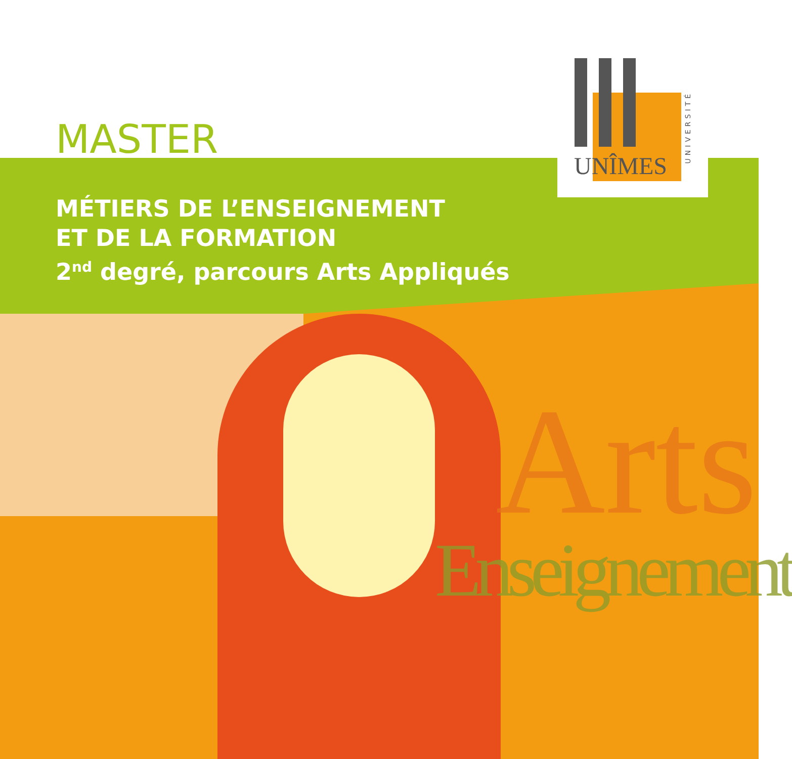UNÎMES
UNIVERSITÉ
Arts
Enseignement
MASTER
MÉTIERS DE L’ENSEIGNEMENT
ET DE LA FORMATION
2<sup>nd</sup> degré, parcours Arts Appliqués